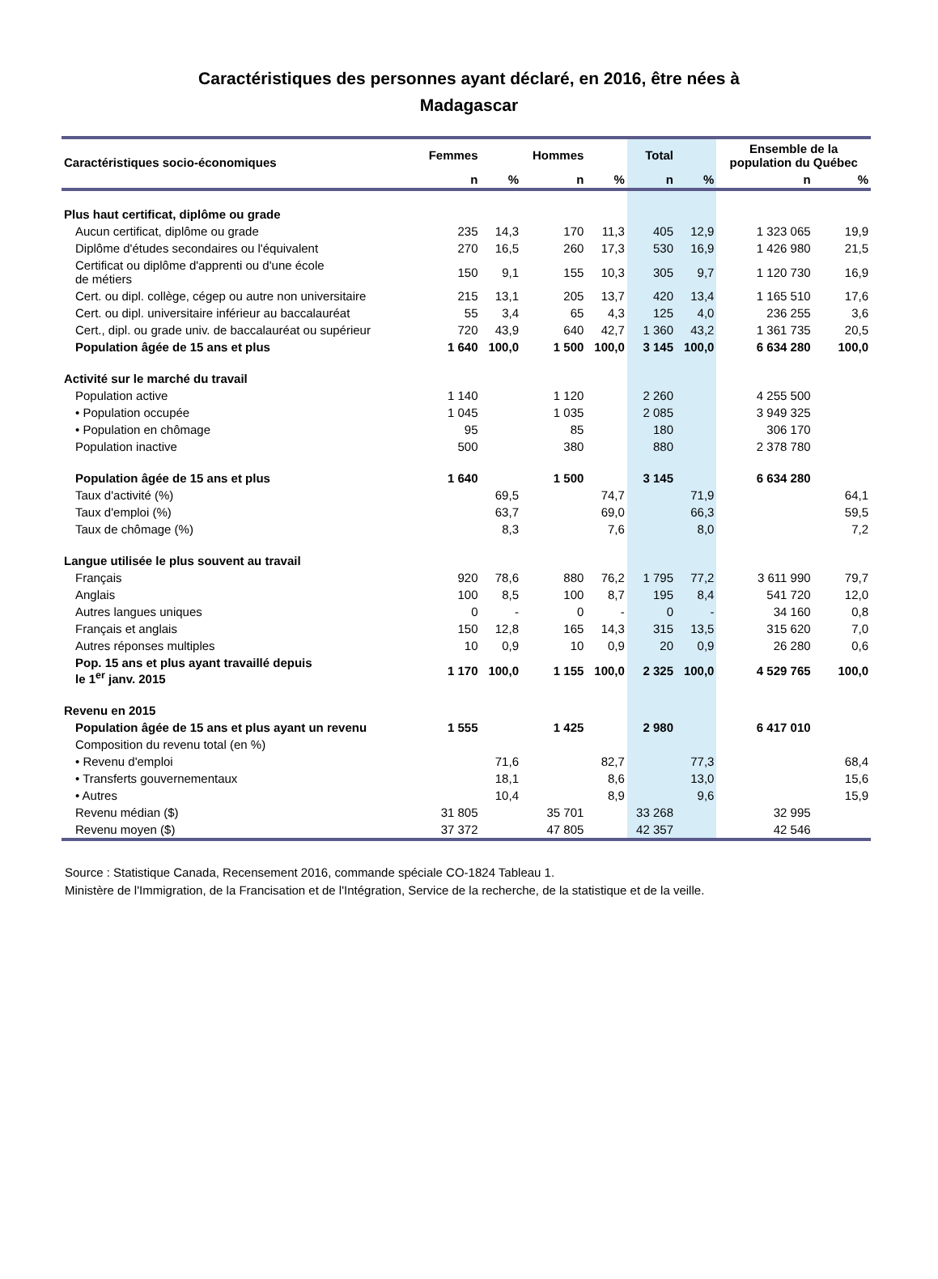Caractéristiques des personnes ayant déclaré, en 2016, être nées à
Madagascar
| Caractéristiques socio-économiques | Femmes | | Hommes | | Total | | Ensemble de la population du Québec | |
| --- | --- | --- | --- | --- | --- | --- | --- | --- |
| | n | % | n | % | n | % | n | % |
| Plus haut certificat, diplôme ou grade | | | | | | | | |
| Aucun certificat, diplôme ou grade | 235 | 14,3 | 170 | 11,3 | 405 | 12,9 | 1 323 065 | 19,9 |
| Diplôme d'études secondaires ou l'équivalent | 270 | 16,5 | 260 | 17,3 | 530 | 16,9 | 1 426 980 | 21,5 |
| Certificat ou diplôme d'apprenti ou d'une école de métiers | 150 | 9,1 | 155 | 10,3 | 305 | 9,7 | 1 120 730 | 16,9 |
| Cert. ou dipl. collège, cégep ou autre non universitaire | 215 | 13,1 | 205 | 13,7 | 420 | 13,4 | 1 165 510 | 17,6 |
| Cert. ou dipl. universitaire inférieur au baccalauréat | 55 | 3,4 | 65 | 4,3 | 125 | 4,0 | 236 255 | 3,6 |
| Cert., dipl. ou grade univ. de baccalauréat ou supérieur | 720 | 43,9 | 640 | 42,7 | 1 360 | 43,2 | 1 361 735 | 20,5 |
| Population âgée de 15 ans et plus | 1 640 | 100,0 | 1 500 | 100,0 | 3 145 | 100,0 | 6 634 280 | 100,0 |
| Activité sur le marché du travail | | | | | | | | |
| Population active | 1 140 | | 1 120 | | 2 260 | | 4 255 500 | |
| • Population occupée | 1 045 | | 1 035 | | 2 085 | | 3 949 325 | |
| • Population en chômage | 95 | | 85 | | 180 | | 306 170 | |
| Population inactive | 500 | | 380 | | 880 | | 2 378 780 | |
| Population âgée de 15 ans et plus | 1 640 | | 1 500 | | 3 145 | | 6 634 280 | |
| Taux d'activité (%) | | 69,5 | | 74,7 | | 71,9 | | 64,1 |
| Taux d'emploi (%) | | 63,7 | | 69,0 | | 66,3 | | 59,5 |
| Taux de chômage (%) | | 8,3 | | 7,6 | | 8,0 | | 7,2 |
| Langue utilisée le plus souvent au travail | | | | | | | | |
| Français | 920 | 78,6 | 880 | 76,2 | 1 795 | 77,2 | 3 611 990 | 79,7 |
| Anglais | 100 | 8,5 | 100 | 8,7 | 195 | 8,4 | 541 720 | 12,0 |
| Autres langues uniques | 0 | - | 0 | - | 0 | - | 34 160 | 0,8 |
| Français et anglais | 150 | 12,8 | 165 | 14,3 | 315 | 13,5 | 315 620 | 7,0 |
| Autres réponses multiples | 10 | 0,9 | 10 | 0,9 | 20 | 0,9 | 26 280 | 0,6 |
| Pop. 15 ans et plus ayant travaillé depuis le 1<sup>er</sup> janv. 2015 | 1 170 | 100,0 | 1 155 | 100,0 | 2 325 | 100,0 | 4 529 765 | 100,0 |
| Revenu en 2015 | | | | | | | | |
| Population âgée de 15 ans et plus ayant un revenu | 1 555 | | 1 425 | | 2 980 | | 6 417 010 | |
| Composition du revenu total (en %) | | | | | | | | |
| • Revenu d'emploi | | 71,6 | | 82,7 | | 77,3 | | 68,4 |
| • Transferts gouvernementaux | | 18,1 | | 8,6 | | 13,0 | | 15,6 |
| • Autres | | 10,4 | | 8,9 | | 9,6 | | 15,9 |
| Revenu médian ($) | 31 805 | | 35 701 | | 33 268 | | 32 995 | |
| Revenu moyen ($) | 37 372 | | 47 805 | | 42 357 | | 42 546 | |
Source : Statistique Canada, Recensement 2016, commande spéciale CO-1824 Tableau 1.
Ministère de l'Immigration, de la Francisation et de l'Intégration, Service de la recherche, de la statistique et de la veille.